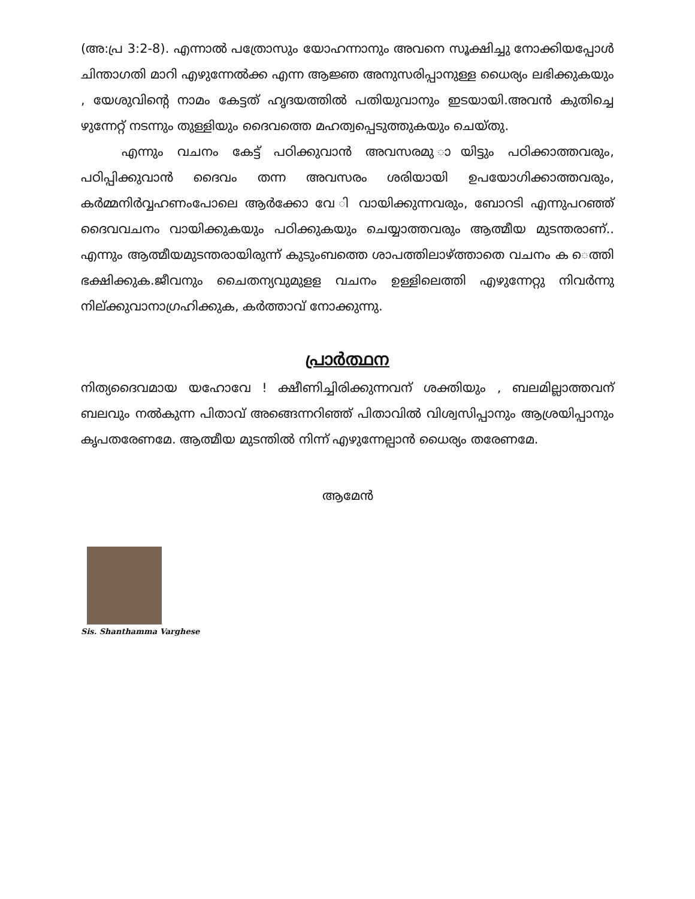(അ:പ്ര 3:2-8). എന്നാൽ പത്രോസും യോഹന്നാനും അവനെ സൂക്ഷിച്ചു നോക്കിയപ്പോൾ ചിന്താഗതി മാറി എഴുന്നേൽക്ക എന്ന ആജ്ഞ അനുസരിപ്പാനുള്ള ധൈര്യം ലഭിക്കുകയും , യേശുവിന്റെ നാമം കേട്ടത് ഹൃദയത്തിൽ പതിയുവാനും ഇടയായി.അവൻ കുതിച്ചെ ഴുന്നേറ്റ് നടന്നും തുള്ളിയും ദൈവത്തെ മഹത്വപ്പെടുത്തുകയും ചെയ്തു.
എന്നും വചനം കേട്ട് പഠിക്കുവാൻ അവസരമു ായിട്ടും പഠിക്കാത്തവരും, പഠിപ്പിക്കുവാൻ ദൈവം തന്ന അവസരം ശരിയായി ഉപയോഗിക്കാത്തവരും, കർമ്മനിർവ്വഹണംപോലെ ആർക്കോ വേ ി വായിക്കുന്നവരും, ബോറടി എന്നുപറഞ്ഞ് ദൈവവചനം വായിക്കുകയും പഠിക്കുകയും ചെയ്യാത്തവരും ആത്മീയ മുടന്തരാണ്.. എന്നും ആത്മീയമുടന്തരായിരുന്ന് കുടുംബത്തെ ശാപത്തിലാഴ്ത്താതെ വചനം ക െത്തി ഭക്ഷിക്കുക.ജീവനും ചൈതന്യവുമുളള വചനം ഉള്ളിലെത്തി എഴുന്നേറ്റു നിവർന്നു നില്ക്കുവാനാഗ്രഹിക്കുക, കർത്താവ് നോക്കുന്നു.
പ്രാർത്ഥന
നിത്യദൈവമായ യഹോവേ ! ക്ഷീണിച്ചിരിക്കുന്നവന് ശക്തിയും , ബലമില്ലാത്തവന് ബലവും നൽകുന്ന പിതാവ് അങ്ങെന്നറിഞ്ഞ് പിതാവിൽ വിശ്വസിപ്പാനും ആശ്രയിപ്പാനും കൃപതരേണമേ. ആത്മീയ മുടന്തിൽ നിന്ന് എഴുന്നേല്പാൻ ധൈര്യം തരേണമേ.
ആമേൻ
Sis. Shanthamma Varghese